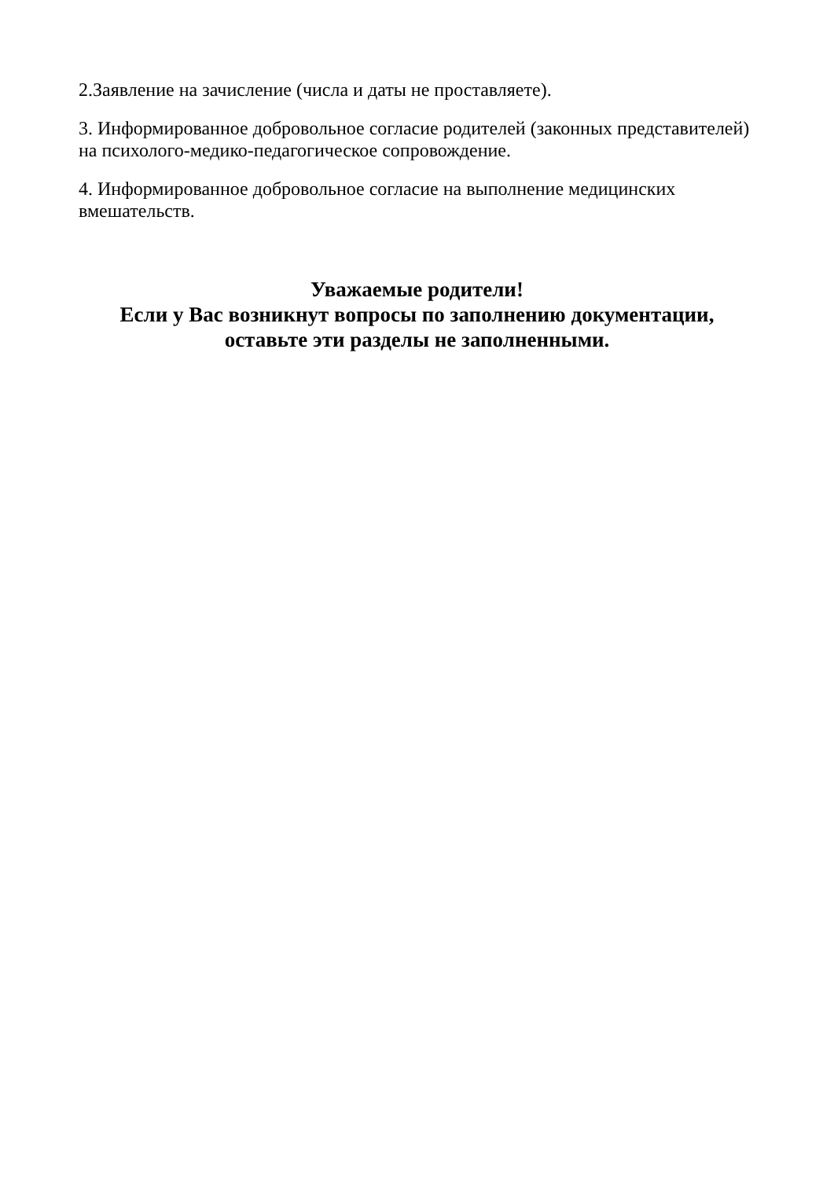2.Заявление на зачисление (числа и даты не проставляете).
3. Информированное добровольное согласие родителей (законных представителей) на психолого-медико-педагогическое сопровождение.
4. Информированное добровольное согласие на выполнение медицинских вмешательств.
Уважаемые родители!
Если у Вас возникнут вопросы по заполнению документации,
оставьте эти разделы не заполненными.